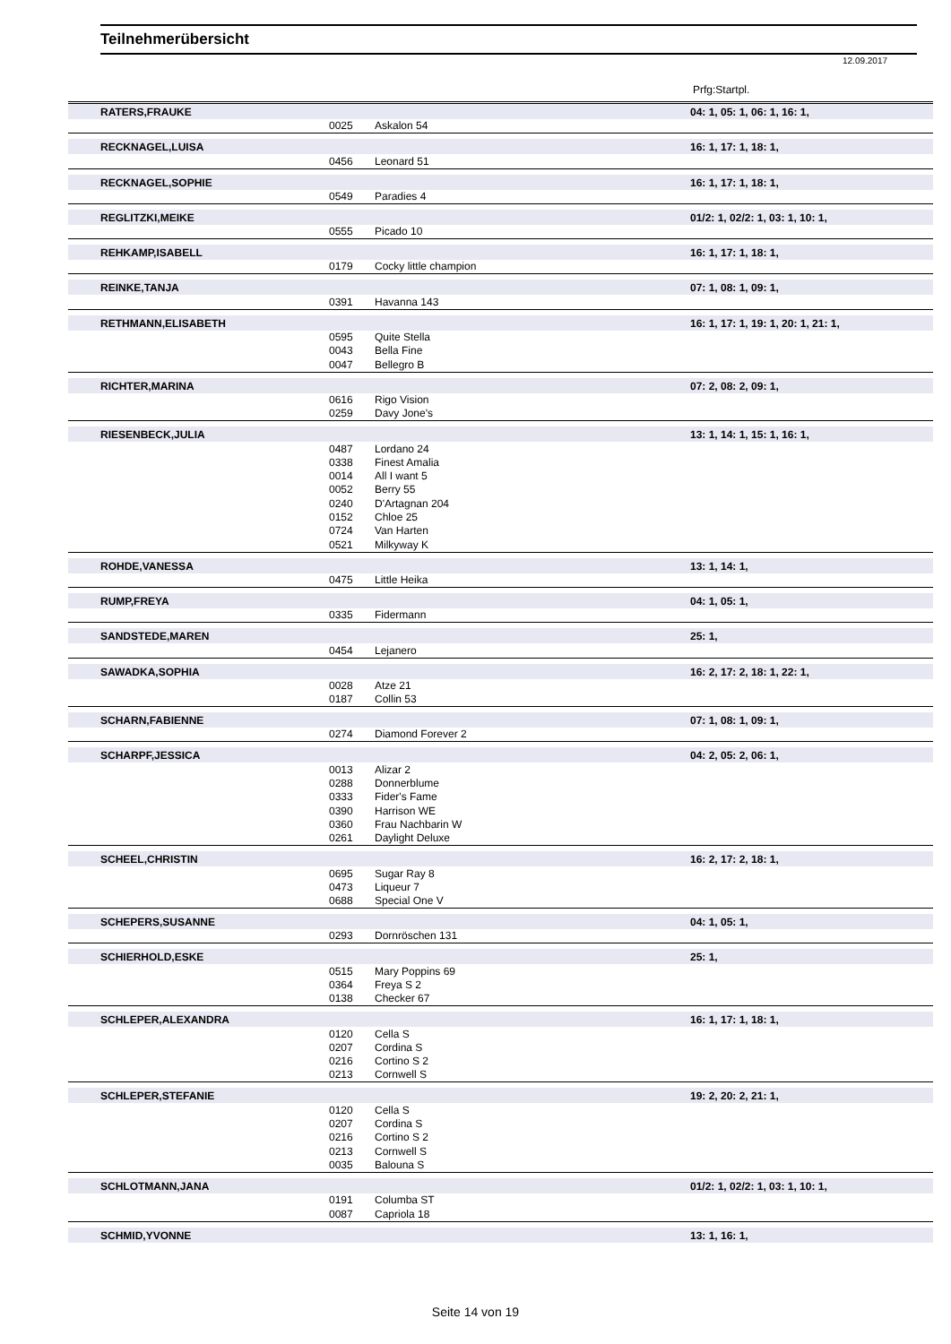Teilnehmerübersicht
12.09.2017
Prfg:Startpl.
| | RATERS,FRAUKE | | | 04: 1, 05: 1, 06: 1, 16: 1, |
| | | 0025 | Askalon 54 | |
| | RECKNAGEL,LUISA | | | 16: 1, 17: 1, 18: 1, |
| | | 0456 | Leonard 51 | |
| | RECKNAGEL,SOPHIE | | | 16: 1, 17: 1, 18: 1, |
| | | 0549 | Paradies 4 | |
| | REGLITZKI,MEIKE | | | 01/2: 1, 02/2: 1, 03: 1, 10: 1, |
| | | 0555 | Picado 10 | |
| | REHKAMP,ISABELL | | | 16: 1, 17: 1, 18: 1, |
| | | 0179 | Cocky little champion | |
| | REINKE,TANJA | | | 07: 1, 08: 1, 09: 1, |
| | | 0391 | Havanna 143 | |
| | RETHMANN,ELISABETH | | | 16: 1, 17: 1, 19: 1, 20: 1, 21: 1, |
| | | 0595 | Quite Stella | |
| | | 0043 | Bella Fine | |
| | | 0047 | Bellegro B | |
| | RICHTER,MARINA | | | 07: 2, 08: 2, 09: 1, |
| | | 0616 | Rigo Vision | |
| | | 0259 | Davy Jone's | |
| | RIESENBECK,JULIA | | | 13: 1, 14: 1, 15: 1, 16: 1, |
| | | 0487 | Lordano 24 | |
| | | 0338 | Finest Amalia | |
| | | 0014 | All I want 5 | |
| | | 0052 | Berry 55 | |
| | | 0240 | D'Artagnan 204 | |
| | | 0152 | Chloe 25 | |
| | | 0724 | Van Harten | |
| | | 0521 | Milkyway K | |
| | ROHDE,VANESSA | | | 13: 1, 14: 1, |
| | | 0475 | Little Heika | |
| | RUMP,FREYA | | | 04: 1, 05: 1, |
| | | 0335 | Fidermann | |
| | SANDSTEDE,MAREN | | | 25: 1, |
| | | 0454 | Lejanero | |
| | SAWADKA,SOPHIA | | | 16: 2, 17: 2, 18: 1, 22: 1, |
| | | 0028 | Atze 21 | |
| | | 0187 | Collin 53 | |
| | SCHARN,FABIENNE | | | 07: 1, 08: 1, 09: 1, |
| | | 0274 | Diamond Forever 2 | |
| | SCHARPF,JESSICA | | | 04: 2, 05: 2, 06: 1, |
| | | 0013 | Alizar 2 | |
| | | 0288 | Donnerblume | |
| | | 0333 | Fider's Fame | |
| | | 0390 | Harrison WE | |
| | | 0360 | Frau Nachbarin W | |
| | | 0261 | Daylight Deluxe | |
| | SCHEEL,CHRISTIN | | | 16: 2, 17: 2, 18: 1, |
| | | 0695 | Sugar Ray 8 | |
| | | 0473 | Liqueur 7 | |
| | | 0688 | Special One V | |
| | SCHEPERS,SUSANNE | | | 04: 1, 05: 1, |
| | | 0293 | Dornröschen 131 | |
| | SCHIERHOLD,ESKE | | | 25: 1, |
| | | 0515 | Mary Poppins 69 | |
| | | 0364 | Freya S 2 | |
| | | 0138 | Checker 67 | |
| | SCHLEPER,ALEXANDRA | | | 16: 1, 17: 1, 18: 1, |
| | | 0120 | Cella S | |
| | | 0207 | Cordina S | |
| | | 0216 | Cortino S 2 | |
| | | 0213 | Cornwell S | |
| | SCHLEPER,STEFANIE | | | 19: 2, 20: 2, 21: 1, |
| | | 0120 | Cella S | |
| | | 0207 | Cordina S | |
| | | 0216 | Cortino S 2 | |
| | | 0213 | Cornwell S | |
| | | 0035 | Balouna S | |
| | SCHLOTMANN,JANA | | | 01/2: 1, 02/2: 1, 03: 1, 10: 1, |
| | | 0191 | Columba ST | |
| | | 0087 | Capriola 18 | |
| | SCHMID,YVONNE | | | 13: 1, 16: 1, |
Seite 14 von 19